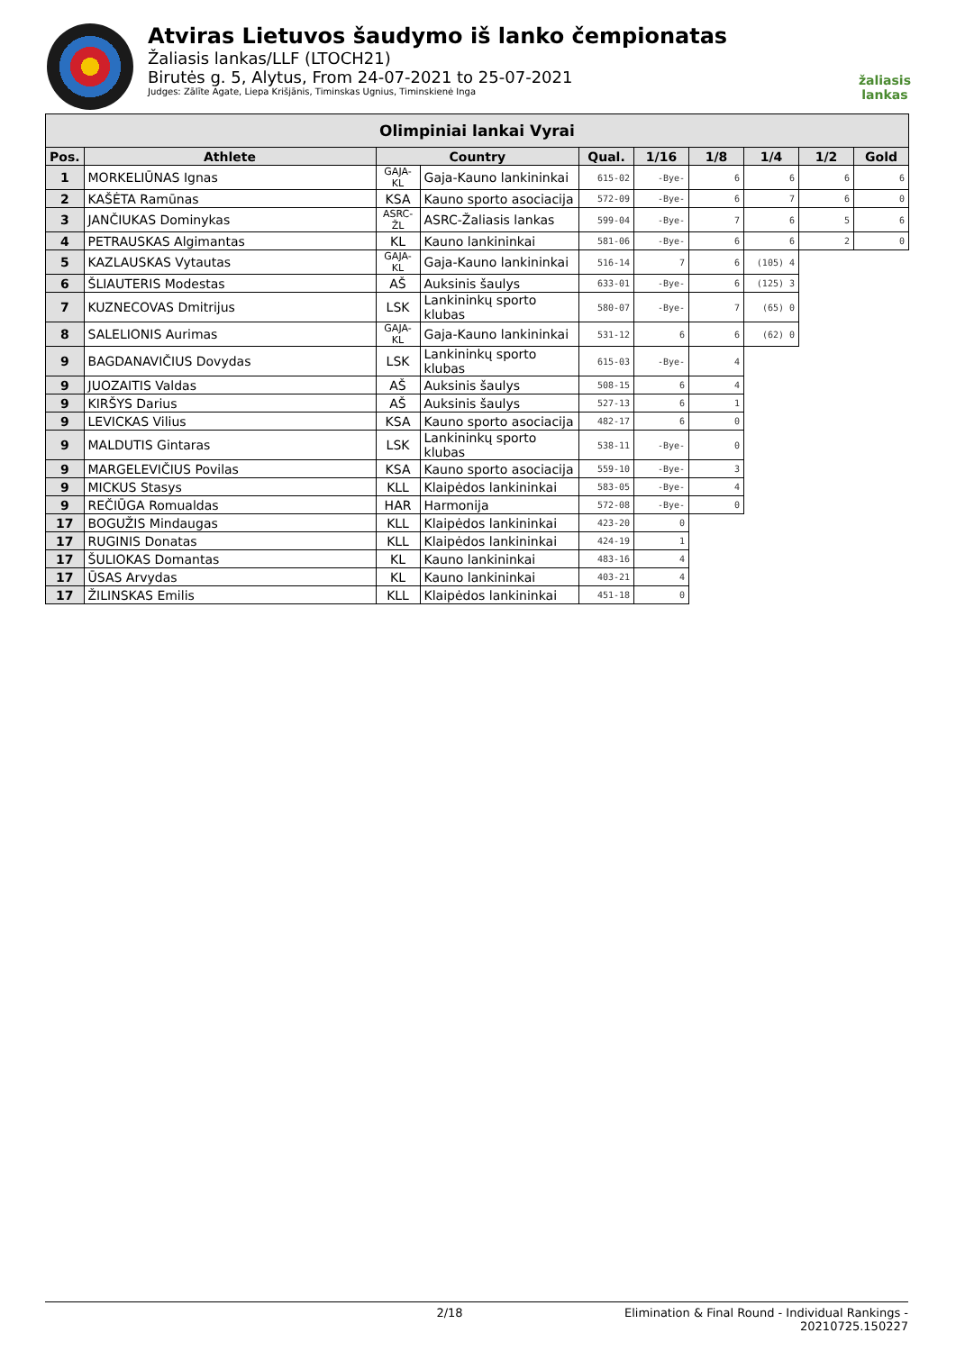Atviras Lietuvos šaudymo iš lanko čempionatas
Žaliasis lankas/LLF (LTOCH21)
Birutės g. 5, Alytus, From 24-07-2021 to 25-07-2021
Judges: Zālīte Agate, Liepa Krišjānis, Timinskas Ugnius, Timinskienė Inga
žaliasis
lankas
| Olimpiniai lankai Vyrai | | | | | | | | | |
| --- | --- | --- | --- | --- | --- | --- | --- | --- | --- |
| Pos. | Athlete | Country | | Qual. | 1/16 | 1/8 | 1/4 | 1/2 | Gold |
| 1 | MORKELIŪNAS Ignas | GAJA-KL | Gaja-Kauno lankininkai | 615-02 | -Bye- | 6 | 6 | 6 | 6 |
| 2 | KAŠĖTA Ramūnas | KSA | Kauno sporto asociacija | 572-09 | -Bye- | 6 | 7 | 6 | 0 |
| 3 | JANČIUKAS Dominykas | ASRC-ŽL | ASRC-Žaliasis lankas | 599-04 | -Bye- | 7 | 6 | 5 | 6 |
| 4 | PETRAUSKAS Algimantas | KL | Kauno lankininkai | 581-06 | -Bye- | 6 | 6 | 2 | 0 |
| 5 | KAZLAUSKAS Vytautas | GAJA-KL | Gaja-Kauno lankininkai | 516-14 | 7 | 6 | (105) 4 | | |
| 6 | ŠLIAUTERIS Modestas | AŠ | Auksinis šaulys | 633-01 | -Bye- | 6 | (125) 3 | | |
| 7 | KUZNECOVAS Dmitrijus | LSK | Lankininkų sporto klubas | 580-07 | -Bye- | 7 | (65) 0 | | |
| 8 | SALELIONIS Aurimas | GAJA-KL | Gaja-Kauno lankininkai | 531-12 | 6 | 6 | (62) 0 | | |
| 9 | BAGDANAVIČIUS Dovydas | LSK | Lankininkų sporto klubas | 615-03 | -Bye- | 4 | | | |
| 9 | JUOZAITIS Valdas | AŠ | Auksinis šaulys | 508-15 | 6 | 4 | | | |
| 9 | KIRŠYS Darius | AŠ | Auksinis šaulys | 527-13 | 6 | 1 | | | |
| 9 | LEVICKAS Vilius | KSA | Kauno sporto asociacija | 482-17 | 6 | 0 | | | |
| 9 | MALDUTIS Gintaras | LSK | Lankininkų sporto klubas | 538-11 | -Bye- | 0 | | | |
| 9 | MARGELEVIČIUS Povilas | KSA | Kauno sporto asociacija | 559-10 | -Bye- | 3 | | | |
| 9 | MICKUS Stasys | KLL | Klaipėdos lankininkai | 583-05 | -Bye- | 4 | | | |
| 9 | REČIŪGA Romualdas | HAR | Harmonija | 572-08 | -Bye- | 0 | | | |
| 17 | BOGUŽIS Mindaugas | KLL | Klaipėdos lankininkai | 423-20 | 0 | | | | |
| 17 | RUGINIS Donatas | KLL | Klaipėdos lankininkai | 424-19 | 1 | | | | |
| 17 | ŠULIOKAS Domantas | KL | Kauno lankininkai | 483-16 | 4 | | | | |
| 17 | ŪSAS Arvydas | KL | Kauno lankininkai | 403-21 | 4 | | | | |
| 17 | ŽILINSKAS Emilis | KLL | Klaipėdos lankininkai | 451-18 | 0 | | | | |
2/18 Elimination & Final Round - Individual Rankings - 20210725.150227